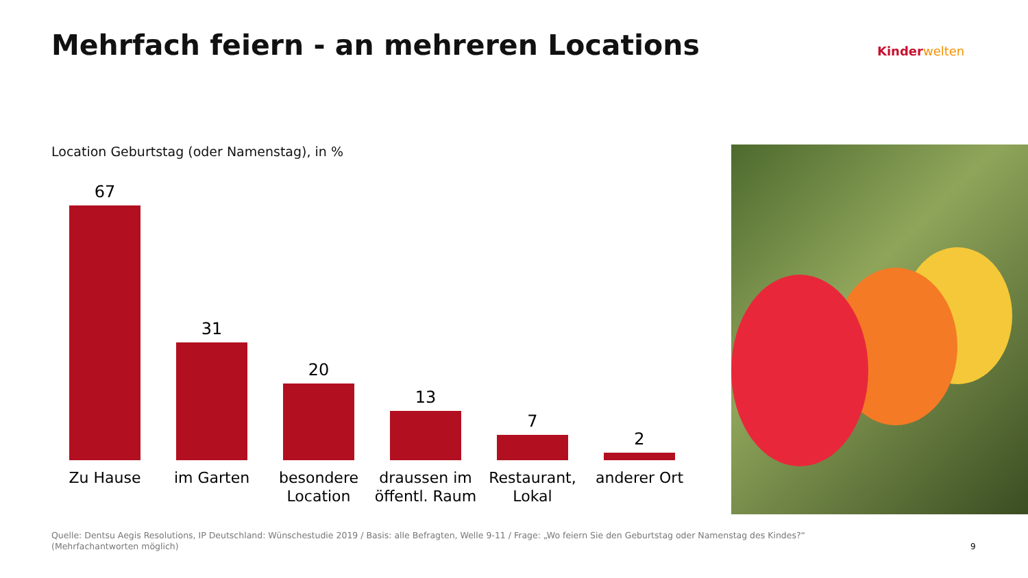Mehrfach feiern - an mehreren Locations
Kinder welten
Location Geburtstag (oder Namenstag), in %
67
Zu Hause
31
im Garten
20
besondere
Location
13
draussen im
öffentl. Raum
7
Restaurant,
Lokal
2
anderer Ort
Quelle: Dentsu Aegis Resolutions, IP Deutschland: Wünschestudie 2019 / Basis: alle Befragten, Welle 9-11 / Frage: „Wo feiern Sie den Geburtstag oder Namenstag des Kindes?“
(Mehrfachantworten möglich)
9